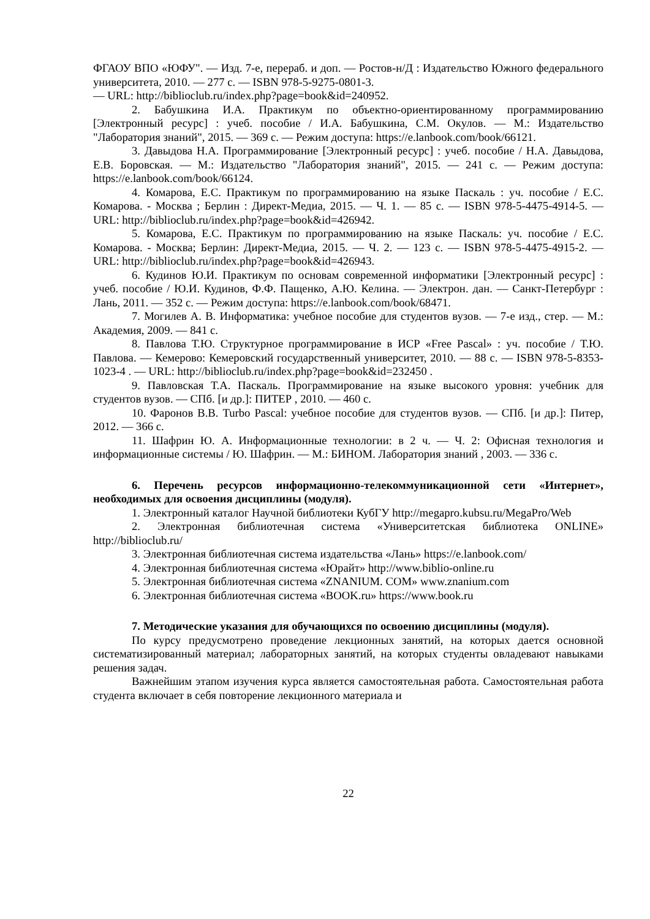ФГАОУ ВПО «ЮФУ". — Изд. 7-е, перераб. и доп. — Ростов-н/Д : Издательство Южного федерального университета, 2010. — 277 с. — ISBN 978-5-9275-0801-3.
— URL: http://biblioclub.ru/index.php?page=book&id=240952.
2. Бабушкина И.А. Практикум по объектно-ориентированному программированию [Электронный ресурс] : учеб. пособие / И.А. Бабушкина, С.М. Окулов. — М.: Издательство "Лаборатория знаний", 2015. — 369 с. — Режим доступа: https://e.lanbook.com/book/66121.
3. Давыдова Н.А. Программирование [Электронный ресурс] : учеб. пособие / Н.А. Давыдова, Е.В. Боровская. — М.: Издательство "Лаборатория знаний", 2015. — 241 с. — Режим доступа: https://e.lanbook.com/book/66124.
4. Комарова, Е.С. Практикум по программированию на языке Паскаль : уч. пособие / Е.С. Комарова. - Москва ; Берлин : Директ-Медиа, 2015. — Ч. 1. — 85 с. — ISBN 978-5-4475-4914-5. — URL: http://biblioclub.ru/index.php?page=book&id=426942.
5. Комарова, Е.С. Практикум по программированию на языке Паскаль: уч. пособие / Е.С. Комарова. - Москва; Берлин: Директ-Медиа, 2015. — Ч. 2. — 123 с. — ISBN 978-5-4475-4915-2. — URL: http://biblioclub.ru/index.php?page=book&id=426943.
6. Кудинов Ю.И. Практикум по основам современной информатики [Электронный ресурс] : учеб. пособие / Ю.И. Кудинов, Ф.Ф. Пащенко, А.Ю. Келина. — Электрон. дан. — Санкт-Петербург : Лань, 2011. — 352 с. — Режим доступа: https://e.lanbook.com/book/68471.
7. Могилев А. В. Информатика: учебное пособие для студентов вузов. — 7-е изд., стер. — М.: Академия, 2009. — 841 с.
8. Павлова Т.Ю. Структурное программирование в ИСР «Free Pascal» : уч. пособие / Т.Ю. Павлова. — Кемерово: Кемеровский государственный университет, 2010. — 88 с. — ISBN 978-5-8353-1023-4 . — URL: http://biblioclub.ru/index.php?page=book&id=232450 .
9. Павловская Т.А. Паскаль. Программирование на языке высокого уровня: учебник для студентов вузов. — СПб. [и др.]: ПИТЕР , 2010. — 460 с.
10. Фаронов В.В. Turbo Pascal: учебное пособие для студентов вузов. — СПб. [и др.]: Питер, 2012. — 366 с.
11. Шафрин Ю. А. Информационные технологии: в 2 ч. — Ч. 2: Офисная технология и информационные системы / Ю. Шафрин. — М.: БИНОМ. Лаборатория знаний , 2003. — 336 с.
6. Перечень ресурсов информационно-телекоммуникационной сети «Интернет», необходимых для освоения дисциплины (модуля).
1. Электронный каталог Научной библиотеки КубГУ http://megapro.kubsu.ru/MegaPro/Web
2. Электронная библиотечная система «Университетская библиотека ONLINE» http://biblioclub.ru/
3. Электронная библиотечная система издательства «Лань» https://e.lanbook.com/
4. Электронная библиотечная система «Юрайт» http://www.biblio-online.ru
5. Электронная библиотечная система «ZNANIUM. COM» www.znanium.com
6. Электронная библиотечная система «BOOK.ru» https://www.book.ru
7. Методические указания для обучающихся по освоению дисциплины (модуля).
По курсу предусмотрено проведение лекционных занятий, на которых дается основной систематизированный материал; лабораторных занятий, на которых студенты овладевают навыками решения задач.
Важнейшим этапом изучения курса является самостоятельная работа. Самостоятельная работа студента включает в себя повторение лекционного материала и
22